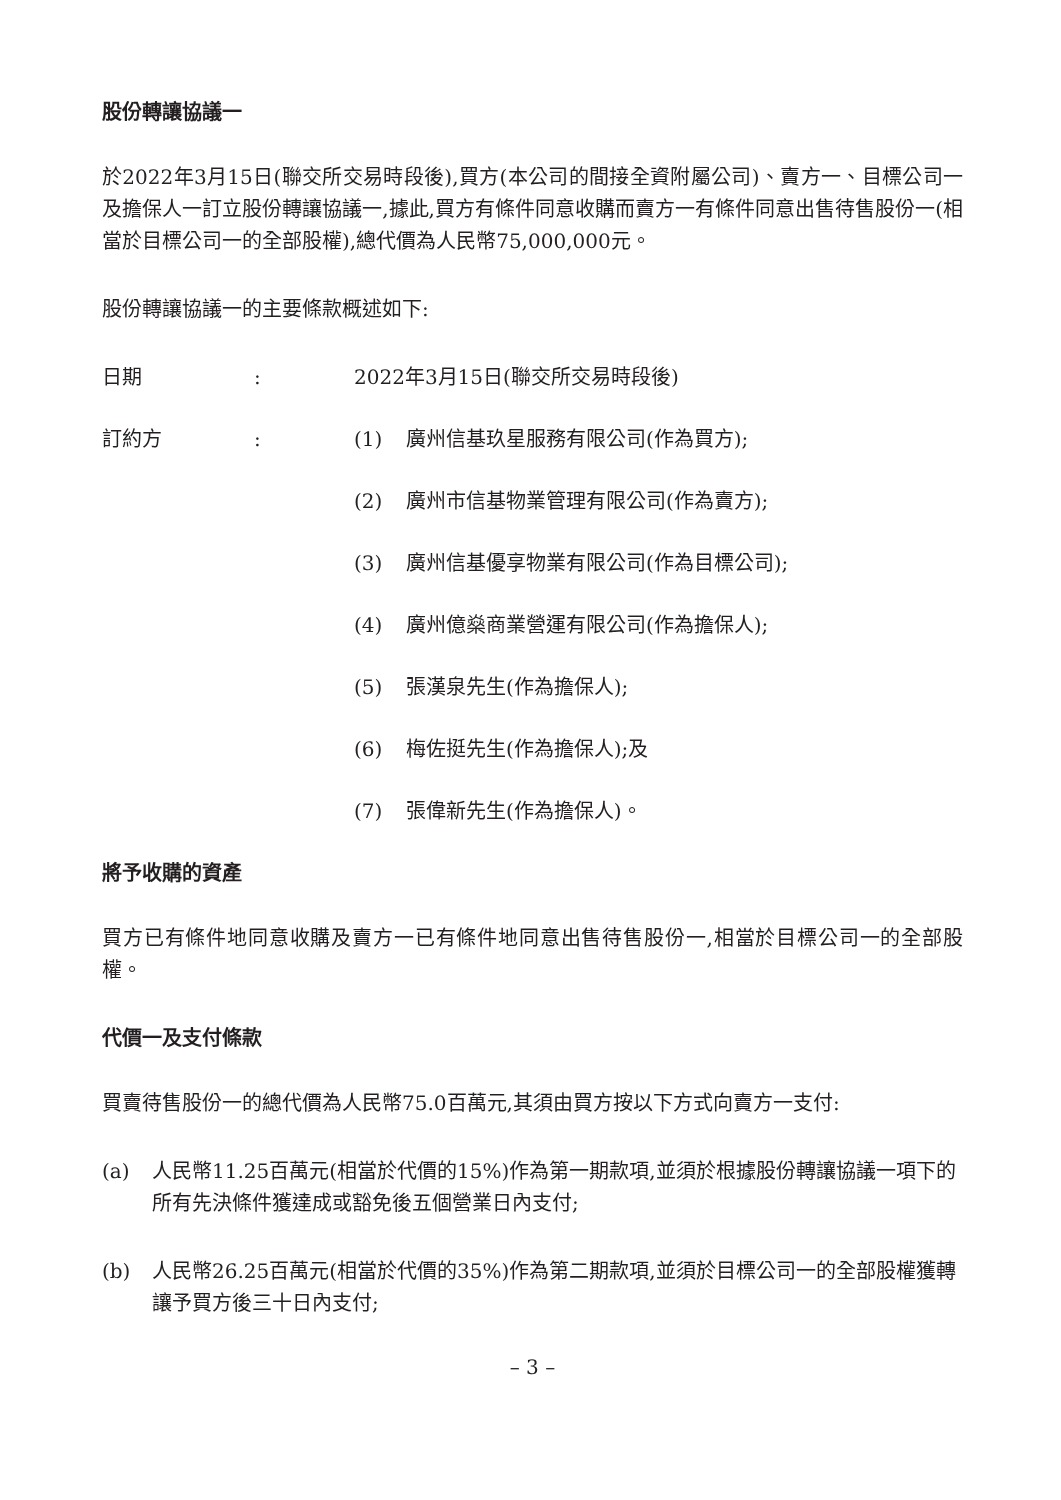股份轉讓協議一
於2022年3月15日(聯交所交易時段後),買方(本公司的間接全資附屬公司)、賣方一、目標公司一及擔保人一訂立股份轉讓協議一,據此,買方有條件同意收購而賣方一有條件同意出售待售股份一(相當於目標公司一的全部股權),總代價為人民幣75,000,000元。
股份轉讓協議一的主要條款概述如下:
日期: 2022年3月15日(聯交所交易時段後)
訂約方: (1) 廣州信基玖星服務有限公司(作為買方);
(2) 廣州市信基物業管理有限公司(作為賣方);
(3) 廣州信基優享物業有限公司(作為目標公司);
(4) 廣州億燊商業營運有限公司(作為擔保人);
(5) 張漢泉先生(作為擔保人);
(6) 梅佐挺先生(作為擔保人);及
(7) 張偉新先生(作為擔保人)。
將予收購的資產
買方已有條件地同意收購及賣方一已有條件地同意出售待售股份一,相當於目標公司一的全部股權。
代價一及支付條款
買賣待售股份一的總代價為人民幣75.0百萬元,其須由買方按以下方式向賣方一支付:
(a) 人民幣11.25百萬元(相當於代價的15%)作為第一期款項,並須於根據股份轉讓協議一項下的所有先決條件獲達成或豁免後五個營業日內支付;
(b) 人民幣26.25百萬元(相當於代價的35%)作為第二期款項,並須於目標公司一的全部股權獲轉讓予買方後三十日內支付;
– 3 –